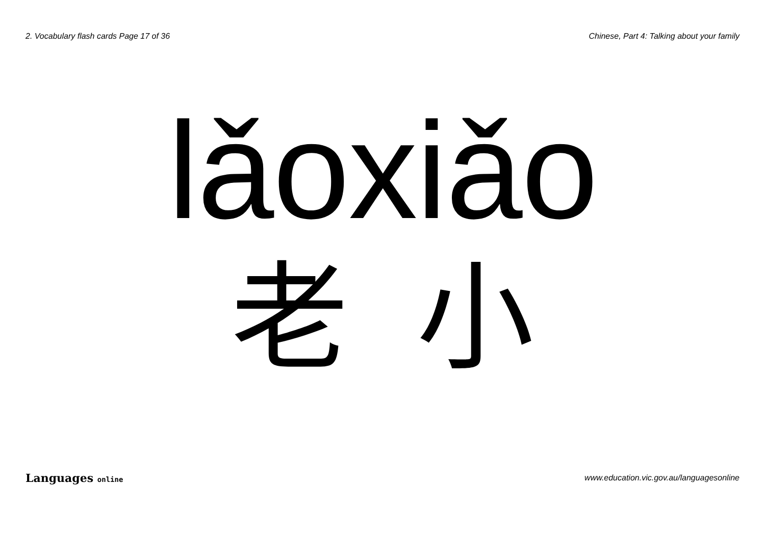2. Vocabulary flash cards Page 17 of 36 Chinese, Part 4: Talking about your family
lǎoxiǎo
老 小
Languages online www.education.vic.gov.au/languagesonline